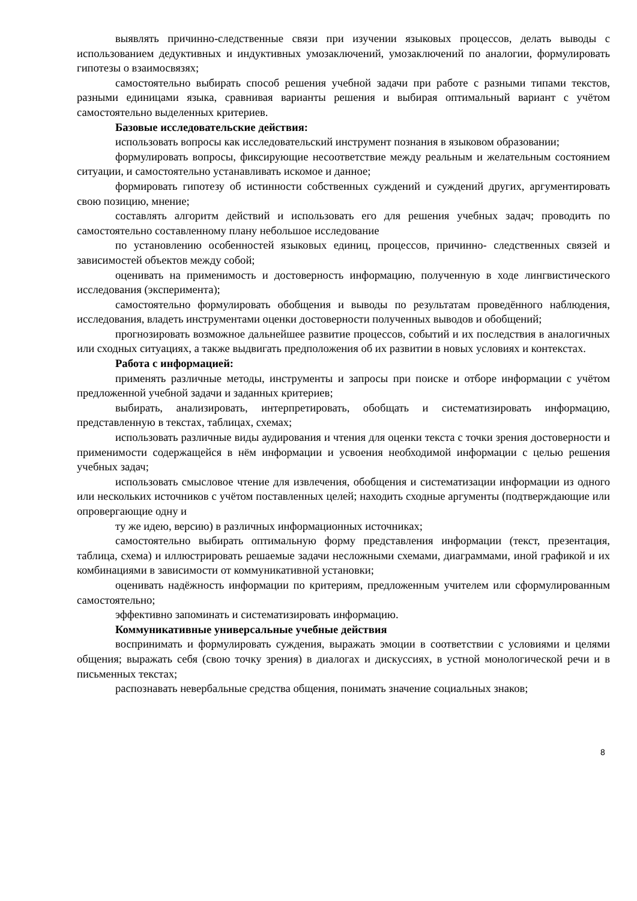выявлять причинно-следственные связи при изучении языковых процессов, делать выводы с использованием дедуктивных и индуктивных умозаключений, умозаключений по аналогии, формулировать гипотезы о взаимосвязях;
самостоятельно выбирать способ решения учебной задачи при работе с разными типами текстов, разными единицами языка, сравнивая варианты решения и выбирая оптимальный вариант с учётом самостоятельно выделенных критериев.
Базовые исследовательские действия:
использовать вопросы как исследовательский инструмент познания в языковом образовании;
формулировать вопросы, фиксирующие несоответствие между реальным и желательным состоянием ситуации, и самостоятельно устанавливать искомое и данное;
формировать гипотезу об истинности собственных суждений и суждений других, аргументировать свою позицию, мнение;
составлять алгоритм действий и использовать его для решения учебных задач; проводить по самостоятельно составленному плану небольшое исследование
по установлению особенностей языковых единиц, процессов, причинно- следственных связей и зависимостей объектов между собой;
оценивать на применимость и достоверность информацию, полученную в ходе лингвистического исследования (эксперимента);
самостоятельно формулировать обобщения и выводы по результатам проведённого наблюдения, исследования, владеть инструментами оценки достоверности полученных выводов и обобщений;
прогнозировать возможное дальнейшее развитие процессов, событий и их последствия в аналогичных или сходных ситуациях, а также выдвигать предположения об их развитии в новых условиях и контекстах.
Работа с информацией:
применять различные методы, инструменты и запросы при поиске и отборе информации с учётом предложенной учебной задачи и заданных критериев;
выбирать, анализировать, интерпретировать, обобщать и систематизировать информацию, представленную в текстах, таблицах, схемах;
использовать различные виды аудирования и чтения для оценки текста с точки зрения достоверности и применимости содержащейся в нём информации и усвоения необходимой информации с целью решения учебных задач;
использовать смысловое чтение для извлечения, обобщения и систематизации информации из одного или нескольких источников с учётом поставленных целей; находить сходные аргументы (подтверждающие или опровергающие одну и
ту же идею, версию) в различных информационных источниках;
самостоятельно выбирать оптимальную форму представления информации (текст, презентация, таблица, схема) и иллюстрировать решаемые задачи несложными схемами, диаграммами, иной графикой и их комбинациями в зависимости от коммуникативной установки;
оценивать надёжность информации по критериям, предложенным учителем или сформулированным самостоятельно;
эффективно запоминать и систематизировать информацию.
Коммуникативные универсальные учебные действия
воспринимать и формулировать суждения, выражать эмоции в соответствии с условиями и целями общения; выражать себя (свою точку зрения) в диалогах и дискуссиях, в устной монологической речи и в письменных текстах;
распознавать невербальные средства общения, понимать значение социальных знаков;
8